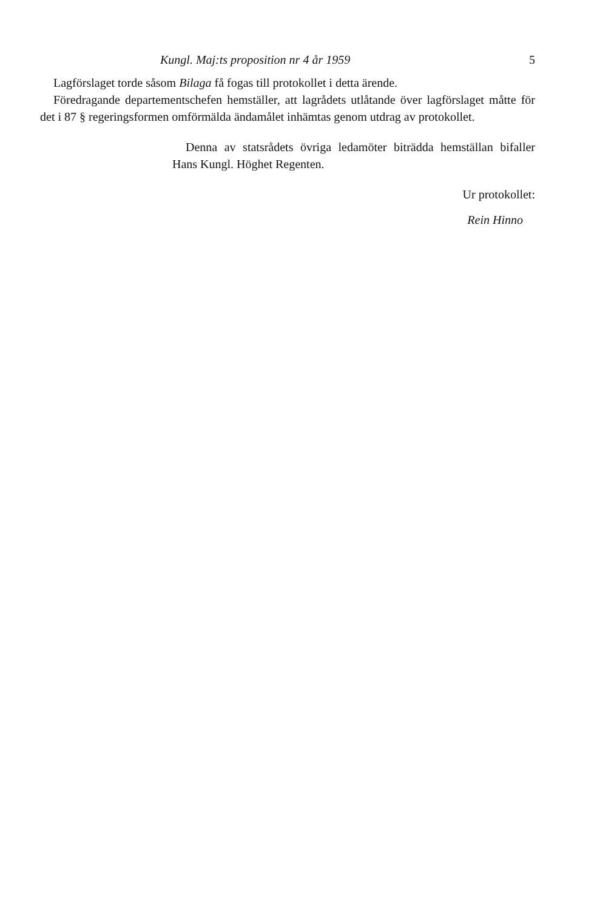Kungl. Maj:ts proposition nr 4 år 1959 5
Lagförslaget torde såsom Bilaga få fogas till protokollet i detta ärende.
Föredragande departementschefen hemställer, att lagrådets utlåtande över lagförslaget måtte för det i 87 § regeringsformen omförmälda ändamålet inhämtas genom utdrag av protokollet.
Denna av statsrådets övriga ledamöter biträdda hemställan bifaller Hans Kungl. Höghet Regenten.
Ur protokollet:
Rein Hinno